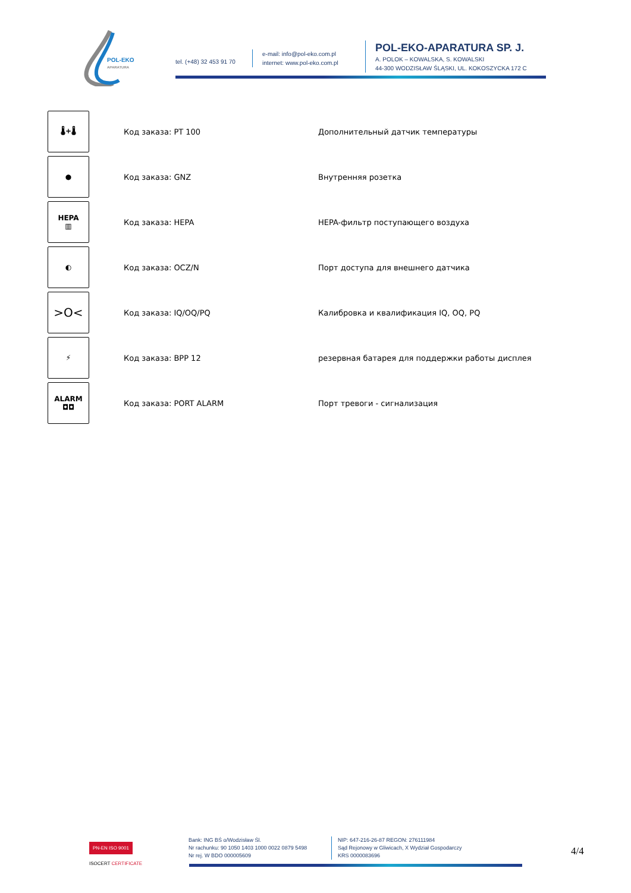POL-EKO
APARATURA
tel. (+48) 32 453 91 70
e-mail: info@pol-eko.com.pl
internet: www.pol-eko.com.pl
POL-EKO-APARATURA SP. J.
A. POLOK – KOWALSKA, S. KOWALSKI
44-300 WODZISŁAW ŚLĄSKI, UL. KOKOSZYCKA 172 C
| 🌡+🌡 | Код заказа: PT 100 | Дополнительный датчик температуры |
| ● | Код заказа: GNZ | Внутренняя розетка |
| HEPA ▥ | Код заказа: HEPA | HEPA-фильтр поступающего воздуха |
| ◐ | Код заказа: OCZ/N | Порт доступа для внешнего датчика |
| >O< | Код заказа: IQ/OQ/PQ | Калибровка и квалификация IQ, OQ, PQ |
| ⚡ | Код заказа: BPP 12 | резервная батарея для поддержки работы дисплея |
| ALARM ◘◘ | Код заказа: PORT ALARM | Порт тревоги - сигнализация |
PN-EN ISO 9001
ISOCERT CERTIFICATE
Bank: ING BŚ o/Wodzisław Śl.
Nr rachunku: 90 1050 1403 1000 0022 0879 5498
Nr rej. W BDO 000005609
NIP: 647-216-26-87 REGON: 276111984
Sąd Rejonowy w Gliwicach, X Wydział Gospodarczy
KRS 0000083696
4/4